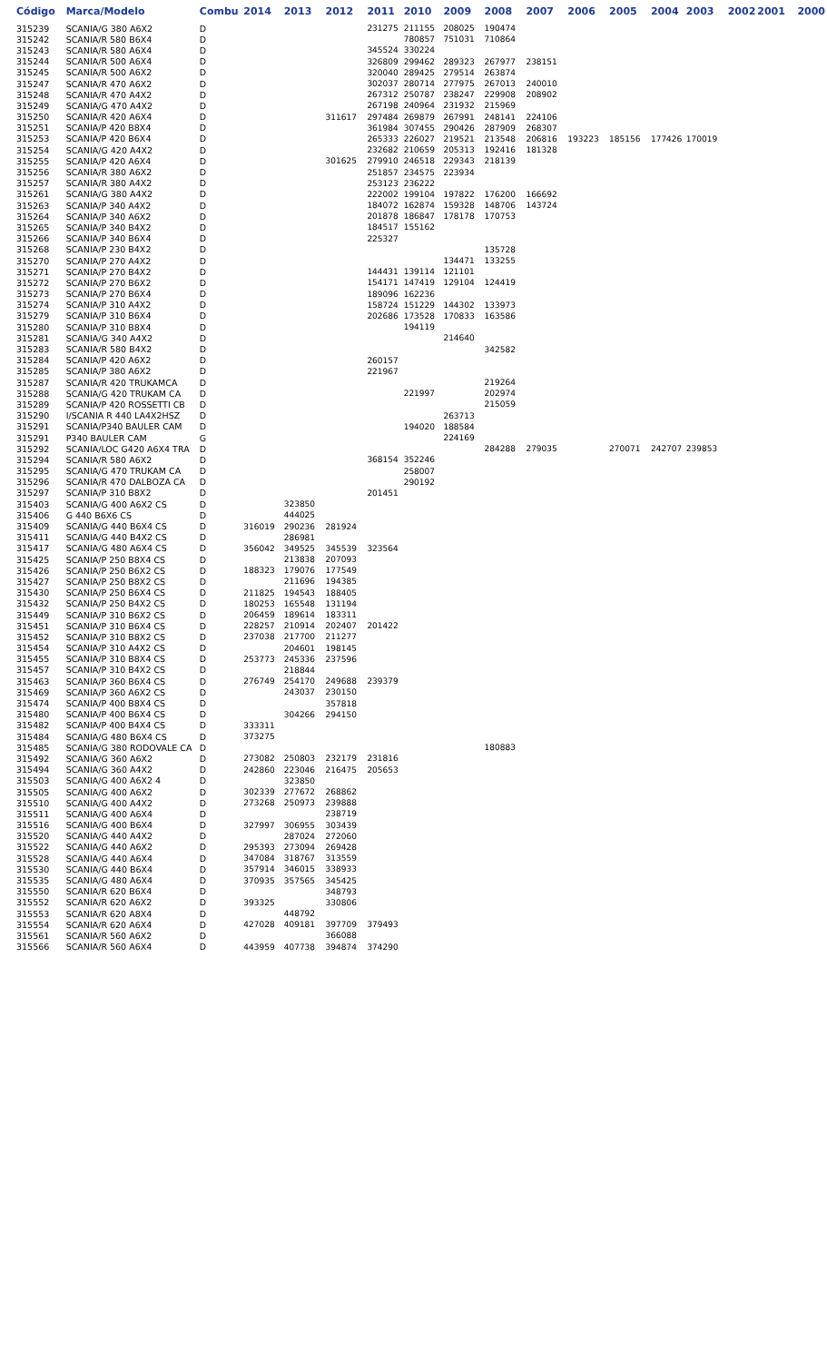| Código | Marca/Modelo | Combu | 2014 | 2013 | 2012 | 2011 | 2010 | 2009 | 2008 | 2007 | 2006 | 2005 | 2004 | 2003 | 2002 | 2001 | 2000 |
| --- | --- | --- | --- | --- | --- | --- | --- | --- | --- | --- | --- | --- | --- | --- | --- | --- | --- |
| 315239 | SCANIA/G 380 A6X2 | D | | | | 231275 | 211155 | 208025 | 190474 | | | | | | | | |
| 315242 | SCANIA/R 580 B6X4 | D | | | | | 780857 | 751031 | 710864 | | | | | | | | |
| 315243 | SCANIA/R 580 A6X4 | D | | | | 345524 | 330224 | | | | | | | | | | |
| 315244 | SCANIA/R 500 A6X4 | D | | | | 326809 | 299462 | 289323 | 267977 | 238151 | | | | | | | |
| 315245 | SCANIA/R 500 A6X2 | D | | | | 320040 | 289425 | 279514 | 263874 | | | | | | | | |
| 315247 | SCANIA/R 470 A6X2 | D | | | | 302037 | 280714 | 277975 | 267013 | 240010 | | | | | | | |
| 315248 | SCANIA/R 470 A4X2 | D | | | | 267312 | 250787 | 238247 | 229908 | 208902 | | | | | | | |
| 315249 | SCANIA/G 470 A4X2 | D | | | | 267198 | 240964 | 231932 | 215969 | | | | | | | | |
| 315250 | SCANIA/R 420 A6X4 | D | | | 311617 | 297484 | 269879 | 267991 | 248141 | 224106 | | | | | | | |
| 315251 | SCANIA/P 420 B8X4 | D | | | | 361984 | 307455 | 290426 | 287909 | 268307 | | | | | | | |
| 315253 | SCANIA/P 420 B6X4 | D | | | | 265333 | 226027 | 219521 | 213548 | 206816 | 193223 | 185156 | 177426 | 170019 | | | |
| 315254 | SCANIA/G 420 A4X2 | D | | | | 232682 | 210659 | 205313 | 192416 | 181328 | | | | | | | |
| 315255 | SCANIA/P 420 A6X4 | D | | | 301625 | 279910 | 246518 | 229343 | 218139 | | | | | | | | |
| 315256 | SCANIA/R 380 A6X2 | D | | | | 251857 | 234575 | 223934 | | | | | | | | | |
| 315257 | SCANIA/R 380 A4X2 | D | | | | 253123 | 236222 | | | | | | | | | | |
| 315261 | SCANIA/G 380 A4X2 | D | | | | 222002 | 199104 | 197822 | 176200 | 166692 | | | | | | | |
| 315263 | SCANIA/P 340 A4X2 | D | | | | 184072 | 162874 | 159328 | 148706 | 143724 | | | | | | | |
| 315264 | SCANIA/P 340 A6X2 | D | | | | 201878 | 186847 | 178178 | 170753 | | | | | | | | |
| 315265 | SCANIA/P 340 B4X2 | D | | | | 184517 | 155162 | | | | | | | | | | |
| 315266 | SCANIA/P 340 B6X4 | D | | | | 225327 | | | | | | | | | | | |
| 315268 | SCANIA/P 230 B4X2 | D | | | | | | | 135728 | | | | | | | | |
| 315270 | SCANIA/P 270 A4X2 | D | | | | | | 134471 | 133255 | | | | | | | | |
| 315271 | SCANIA/P 270 B4X2 | D | | | | 144431 | 139114 | 121101 | | | | | | | | | |
| 315272 | SCANIA/P 270 B6X2 | D | | | | 154171 | 147419 | 129104 | 124419 | | | | | | | | |
| 315273 | SCANIA/P 270 B6X4 | D | | | | 189096 | 162236 | | | | | | | | | | |
| 315274 | SCANIA/P 310 A4X2 | D | | | | 158724 | 151229 | 144302 | 133973 | | | | | | | | |
| 315279 | SCANIA/P 310 B6X4 | D | | | | 202686 | 173528 | 170833 | 163586 | | | | | | | | |
| 315280 | SCANIA/P 310 B8X4 | D | | | | | 194119 | | | | | | | | | | |
| 315281 | SCANIA/G 340 A4X2 | D | | | | | | 214640 | | | | | | | | | |
| 315283 | SCANIA/R 580 B4X2 | D | | | | | | | 342582 | | | | | | | | |
| 315284 | SCANIA/P 420 A6X2 | D | | | | 260157 | | | | | | | | | | | |
| 315285 | SCANIA/P 380 A6X2 | D | | | | 221967 | | | | | | | | | | | |
| 315287 | SCANIA/R 420 TRUKAMCA | D | | | | | | | 219264 | | | | | | | | |
| 315288 | SCANIA/G 420 TRUKAM CA | D | | | | | 221997 | | 202974 | | | | | | | | |
| 315289 | SCANIA/P 420 ROSSETTI CB | D | | | | | | | 215059 | | | | | | | | |
| 315290 | I/SCANIA R 440 LA4X2HSZ | D | | | | | | 263713 | | | | | | | | | |
| 315291 | SCANIA/P340 BAULER CAM | D | | | | | 194020 | 188584 | | | | | | | | | |
| 315291 | P340 BAULER CAM | G | | | | | | 224169 | | | | | | | | | |
| 315292 | SCANIA/LOC G420 A6X4 TRA | D | | | | | | | 284288 | 279035 | | 270071 | 242707 | 239853 | | | |
| 315294 | SCANIA/R 580 A6X2 | D | | | | 368154 | 352246 | | | | | | | | | | |
| 315295 | SCANIA/G 470 TRUKAM CA | D | | | | | 258007 | | | | | | | | | | |
| 315296 | SCANIA/R 470 DALBOZA CA | D | | | | | 290192 | | | | | | | | | | |
| 315297 | SCANIA/P 310 B8X2 | D | | | | 201451 | | | | | | | | | | | |
| 315403 | SCANIA/G 400 A6X2 CS | D | | 323850 | | | | | | | | | | | | | |
| 315406 | G 440 B6X6 CS | D | | 444025 | | | | | | | | | | | | | |
| 315409 | SCANIA/G 440 B6X4 CS | D | 316019 | 290236 | 281924 | | | | | | | | | | | | |
| 315411 | SCANIA/G 440 B4X2 CS | D | | 286981 | | | | | | | | | | | | | |
| 315417 | SCANIA/G 480 A6X4 CS | D | 356042 | 349525 | 345539 | 323564 | | | | | | | | | | | |
| 315425 | SCANIA/P 250 B8X4 CS | D | | 213838 | 207093 | | | | | | | | | | | | |
| 315426 | SCANIA/P 250 B6X2 CS | D | 188323 | 179076 | 177549 | | | | | | | | | | | | |
| 315427 | SCANIA/P 250 B8X2 CS | D | | 211696 | 194385 | | | | | | | | | | | | |
| 315430 | SCANIA/P 250 B6X4 CS | D | 211825 | 194543 | 188405 | | | | | | | | | | | | |
| 315432 | SCANIA/P 250 B4X2 CS | D | 180253 | 165548 | 131194 | | | | | | | | | | | | |
| 315449 | SCANIA/P 310 B6X2 CS | D | 206459 | 189614 | 183311 | | | | | | | | | | | | |
| 315451 | SCANIA/P 310 B6X4 CS | D | 228257 | 210914 | 202407 | 201422 | | | | | | | | | | | |
| 315452 | SCANIA/P 310 B8X2 CS | D | 237038 | 217700 | 211277 | | | | | | | | | | | | |
| 315454 | SCANIA/P 310 A4X2 CS | D | | 204601 | 198145 | | | | | | | | | | | | |
| 315455 | SCANIA/P 310 B8X4 CS | D | 253773 | 245336 | 237596 | | | | | | | | | | | | |
| 315457 | SCANIA/P 310 B4X2 CS | D | | 218844 | | | | | | | | | | | | | |
| 315463 | SCANIA/P 360 B6X4 CS | D | 276749 | 254170 | 249688 | 239379 | | | | | | | | | | | |
| 315469 | SCANIA/P 360 A6X2 CS | D | | 243037 | 230150 | | | | | | | | | | | | |
| 315474 | SCANIA/P 400 B8X4 CS | D | | | 357818 | | | | | | | | | | | | |
| 315480 | SCANIA/P 400 B6X4 CS | D | | 304266 | 294150 | | | | | | | | | | | | |
| 315482 | SCANIA/P 400 B4X4 CS | D | 333311 | | | | | | | | | | | | | | |
| 315484 | SCANIA/G 480 B6X4 CS | D | 373275 | | | | | | | | | | | | | | |
| 315485 | SCANIA/G 380 RODOVALE CA | D | | | | | | | 180883 | | | | | | | | |
| 315492 | SCANIA/G 360 A6X2 | D | 273082 | 250803 | 232179 | 231816 | | | | | | | | | | | |
| 315494 | SCANIA/G 360 A4X2 | D | 242860 | 223046 | 216475 | 205653 | | | | | | | | | | | |
| 315503 | SCANIA/G 400 A6X2 4 | D | | 323850 | | | | | | | | | | | | | |
| 315505 | SCANIA/G 400 A6X2 | D | 302339 | 277672 | 268862 | | | | | | | | | | | | |
| 315510 | SCANIA/G 400 A4X2 | D | 273268 | 250973 | 239888 | | | | | | | | | | | | |
| 315511 | SCANIA/G 400 A6X4 | D | | | 238719 | | | | | | | | | | | | |
| 315516 | SCANIA/G 400 B6X4 | D | 327997 | 306955 | 303439 | | | | | | | | | | | | |
| 315520 | SCANIA/G 440 A4X2 | D | | 287024 | 272060 | | | | | | | | | | | | |
| 315522 | SCANIA/G 440 A6X2 | D | 295393 | 273094 | 269428 | | | | | | | | | | | | |
| 315528 | SCANIA/G 440 A6X4 | D | 347084 | 318767 | 313559 | | | | | | | | | | | | |
| 315530 | SCANIA/G 440 B6X4 | D | 357914 | 346015 | 338933 | | | | | | | | | | | | |
| 315535 | SCANIA/G 480 A6X4 | D | 370935 | 357565 | 345425 | | | | | | | | | | | | |
| 315550 | SCANIA/R 620 B6X4 | D | | | 348793 | | | | | | | | | | | | |
| 315552 | SCANIA/R 620 A6X2 | D | 393325 | | 330806 | | | | | | | | | | | | |
| 315553 | SCANIA/R 620 A8X4 | D | | 448792 | | | | | | | | | | | | | |
| 315554 | SCANIA/R 620 A6X4 | D | 427028 | 409181 | 397709 | 379493 | | | | | | | | | | | |
| 315561 | SCANIA/R 560 A6X2 | D | | | 366088 | | | | | | | | | | | | |
| 315566 | SCANIA/R 560 A6X4 | D | 443959 | 407738 | 394874 | 374290 | | | | | | | | | | | |